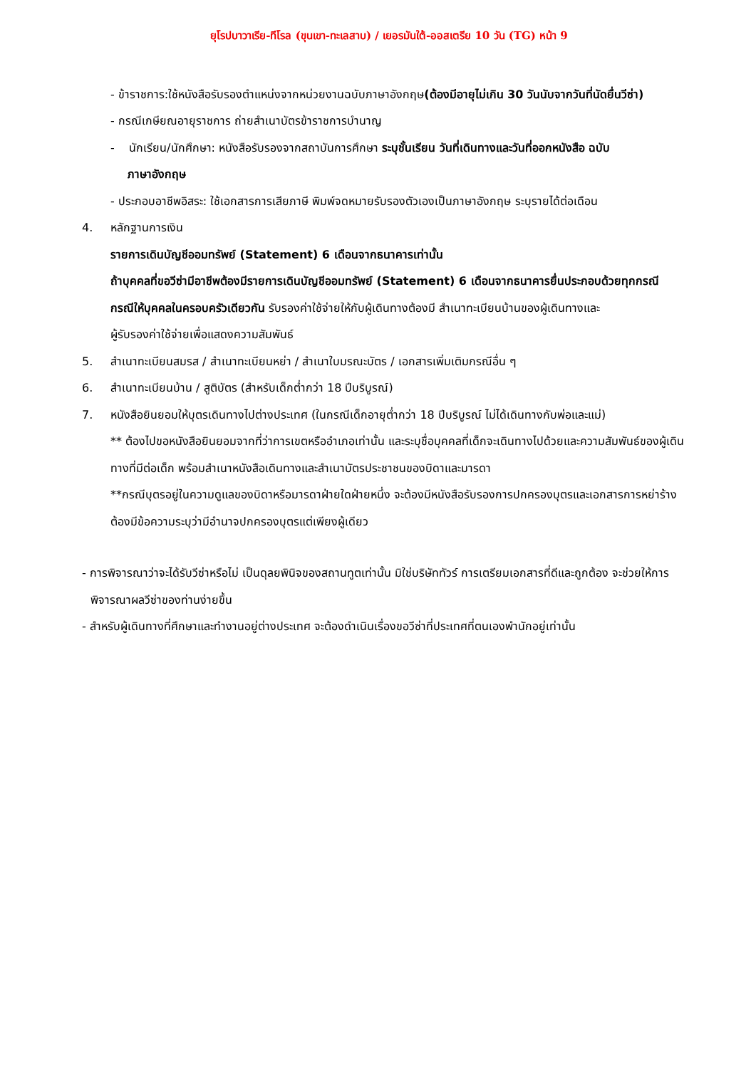ยุโรปบาวาเรีย-ทีโรล (ขุนเขา-ทะเลสาบ) / เยอรมันใต้-ออสเตรีย 10 วัน (TG) หน้า 9
- ข้าราชการ:ใช้หนังสือรับรองตำแหน่งจากหน่วยงานฉบับภาษาอังกฤษ(ต้องมีอายุไม่เกิน 30 วันนับจากวันที่นัดยื่นวีซ่า)
- กรณีเกษียณอายุราชการ ถ่ายสำเนาบัตรข้าราชการบำนาญ
- นักเรียน/นักศึกษา: หนังสือรับรองจากสถาบันการศึกษา ระบุชั้นเรียน วันที่เดินทางและวันที่ออกหนังสือ ฉบับ
ภาษาอังกฤษ
- ประกอบอาชีพอิสระ: ใช้เอกสารการเสียภาษี พิมพ์จดหมายรับรองตัวเองเป็นภาษาอังกฤษ ระบุรายได้ต่อเดือน
4. หลักฐานการเงิน
รายการเดินบัญชีออมทรัพย์ (Statement) 6 เดือนจากธนาคารเท่านั้น
ถ้าบุคคลที่ขอวีซ่ามีอาชีพต้องมีรายการเดินบัญชีออมทรัพย์ (Statement) 6 เดือนจากธนาคารยื่นประกอบด้วยทุกกรณี
กรณีให้บุคคลในครอบครัวเดียวกัน รับรองค่าใช้จ่ายให้กับผู้เดินทางต้องมี สำเนาทะเบียนบ้านของผู้เดินทางและ
ผู้รับรองค่าใช้จ่ายเพื่อแสดงความสัมพันธ์
5. สำเนาทะเบียนสมรส / สำเนาทะเบียนหย่า / สำเนาใบมรณะบัตร / เอกสารเพิ่มเติมกรณีอื่น ๆ
6. สำเนาทะเบียนบ้าน / สูติบัตร (สำหรับเด็กต่ำกว่า 18 ปีบริบูรณ์)
7. หนังสือยินยอมให้บุตรเดินทางไปต่างประเทศ (ในกรณีเด็กอายุต่ำกว่า 18 ปีบริบูรณ์ ไม่ได้เดินทางกับพ่อและแม่)
** ต้องไปขอหนังสือยินยอมจากที่ว่าการเขตหรืออำเภอเท่านั้น และระบุชื่อบุคคลที่เด็กจะเดินทางไปด้วยและความสัมพันธ์ของผู้เดินทางที่มีต่อเด็ก พร้อมสำเนาหนังสือเดินทางและสำเนาบัตรประชาชนของบิดาและมารดา
**กรณีบุตรอยู่ในความดูแลของบิดาหรือมารดาฝ่ายใดฝ่ายหนึ่ง จะต้องมีหนังสือรับรองการปกครองบุตรและเอกสารการหย่าร้างต้องมีข้อความระบุว่ามีอำนาจปกครองบุตรแต่เพียงผู้เดียว
- การพิจารณาว่าจะได้รับวีซ่าหรือไม่ เป็นดุลยพินิจของสถานทูตเท่านั้น มิใช่บริษัททัวร์ การเตรียมเอกสารที่ดีและถูกต้อง จะช่วยให้การพิจารณาผลวีซ่าของท่านง่ายขึ้น
- สำหรับผู้เดินทางที่ศึกษาและทำงานอยู่ต่างประเทศ จะต้องดำเนินเรื่องขอวีซ่าที่ประเทศที่ตนเองพำนักอยู่เท่านั้น